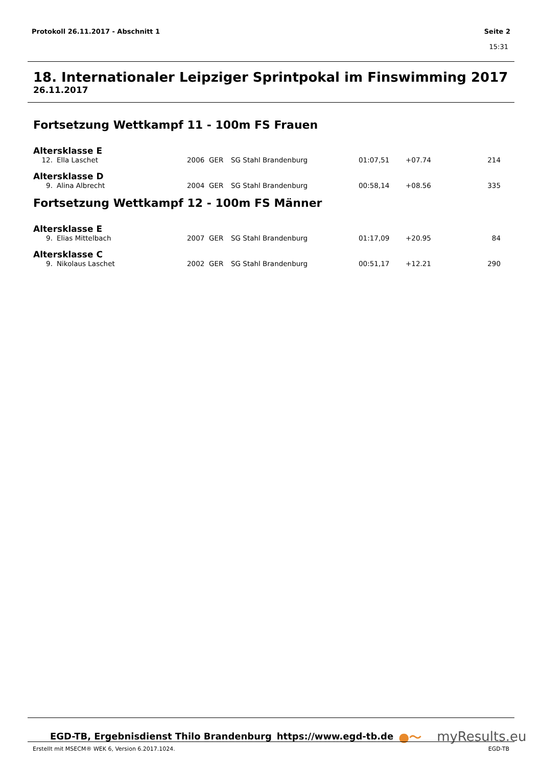Protokoll 26.11.2017 - Abschnitt 1 Seite 2
15:31
18. Internationaler Leipziger Sprintpokal im Finswimming 2017
26.11.2017
Fortsetzung Wettkampf 11 - 100m FS Frauen
Altersklasse E
| 12. | Ella Laschet | 2006 | GER | SG Stahl Brandenburg | 01:07,51 | +07.74 | 214 |
Altersklasse D
| 9. | Alina Albrecht | 2004 | GER | SG Stahl Brandenburg | 00:58,14 | +08.56 | 335 |
Fortsetzung Wettkampf 12 - 100m FS Männer
Altersklasse E
| 9. | Elias Mittelbach | 2007 | GER | SG Stahl Brandenburg | 01:17,09 | +20.95 | 84 |
Altersklasse C
| 9. | Nikolaus Laschet | 2002 | GER | SG Stahl Brandenburg | 00:51,17 | +12.21 | 290 |
EGD-TB, Ergebnisdienst Thilo Brandenburg https://www.egd-tb.de ●〜 myResults.eu
Erstellt mit MSECM® WEK 6, Version 6.2017.1024. EGD-TB